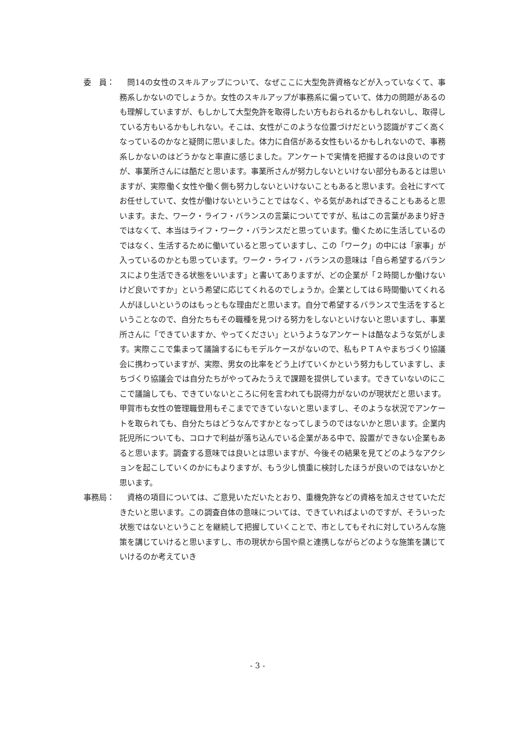委　員： 問14の女性のスキルアップについて、なぜここに大型免許資格などが入っていなくて、事務系しかないのでしょうか。女性のスキルアップが事務系に偏っていて、体力の問題があるのも理解していますが、もしかして大型免許を取得したい方もおられるかもしれないし、取得している方もいるかもしれない。そこは、女性がこのような位置づけだという認識がすごく高くなっているのかなと疑問に思いました。体力に自信がある女性もいるかもしれないので、事務系しかないのはどうかなと率直に感じました。アンケートで実情を把握するのは良いのですが、事業所さんには酷だと思います。事業所さんが努力しないといけない部分もあるとは思いますが、実際働く女性や働く側も努力しないといけないこともあると思います。会社にすべてお任せしていて、女性が働けないということではなく、やる気があればできることもあると思います。また、ワーク・ライフ・バランスの言葉についてですが、私はこの言葉があまり好きではなくて、本当はライフ・ワーク・バランスだと思っています。働くために生活しているのではなく、生活するために働いていると思っていますし、この「ワーク」の中には「家事」が入っているのかとも思っています。ワーク・ライフ・バランスの意味は「自ら希望するバランスにより生活できる状態をいいます」と書いてありますが、どの企業が「２時間しか働けないけど良いですか」という希望に応じてくれるのでしょうか。企業としては６時間働いてくれる人がほしいというのはもっともな理由だと思います。自分で希望するバランスで生活をするということなので、自分たちもその職種を見つける努力をしないといけないと思いますし、事業所さんに「できていますか、やってください」というようなアンケートは酷なような気がします。実際ここで集まって議論するにもモデルケースがないので、私もＰＴＡやまちづくり協議会に携わっていますが、実際、男女の比率をどう上げていくかという努力もしていますし、まちづくり協議会では自分たちがやってみたうえで課題を提供しています。できていないのにここで議論しても、できていないところに何を言われても説得力がないのが現状だと思います。甲賀市も女性の管理職登用もそこまでできていないと思いますし、そのような状況でアンケートを取られても、自分たちはどうなんですかとなってしまうのではないかと思います。企業内託児所についても、コロナで利益が落ち込んでいる企業がある中で、設置ができない企業もあると思います。調査する意味では良いとは思いますが、今後その結果を見てどのようなアクションを起こしていくのかにもよりますが、もう少し慎重に検討したほうが良いのではないかと思います。
事務局： 資格の項目については、ご意見いただいたとおり、重機免許などの資格を加えさせていただきたいと思います。この調査自体の意味については、できていればよいのですが、そういった状態ではないということを継続して把握していくことで、市としてもそれに対していろんな施策を講じていけると思いますし、市の現状から国や県と連携しながらどのような施策を講じていけるのか考えていき
- 3 -